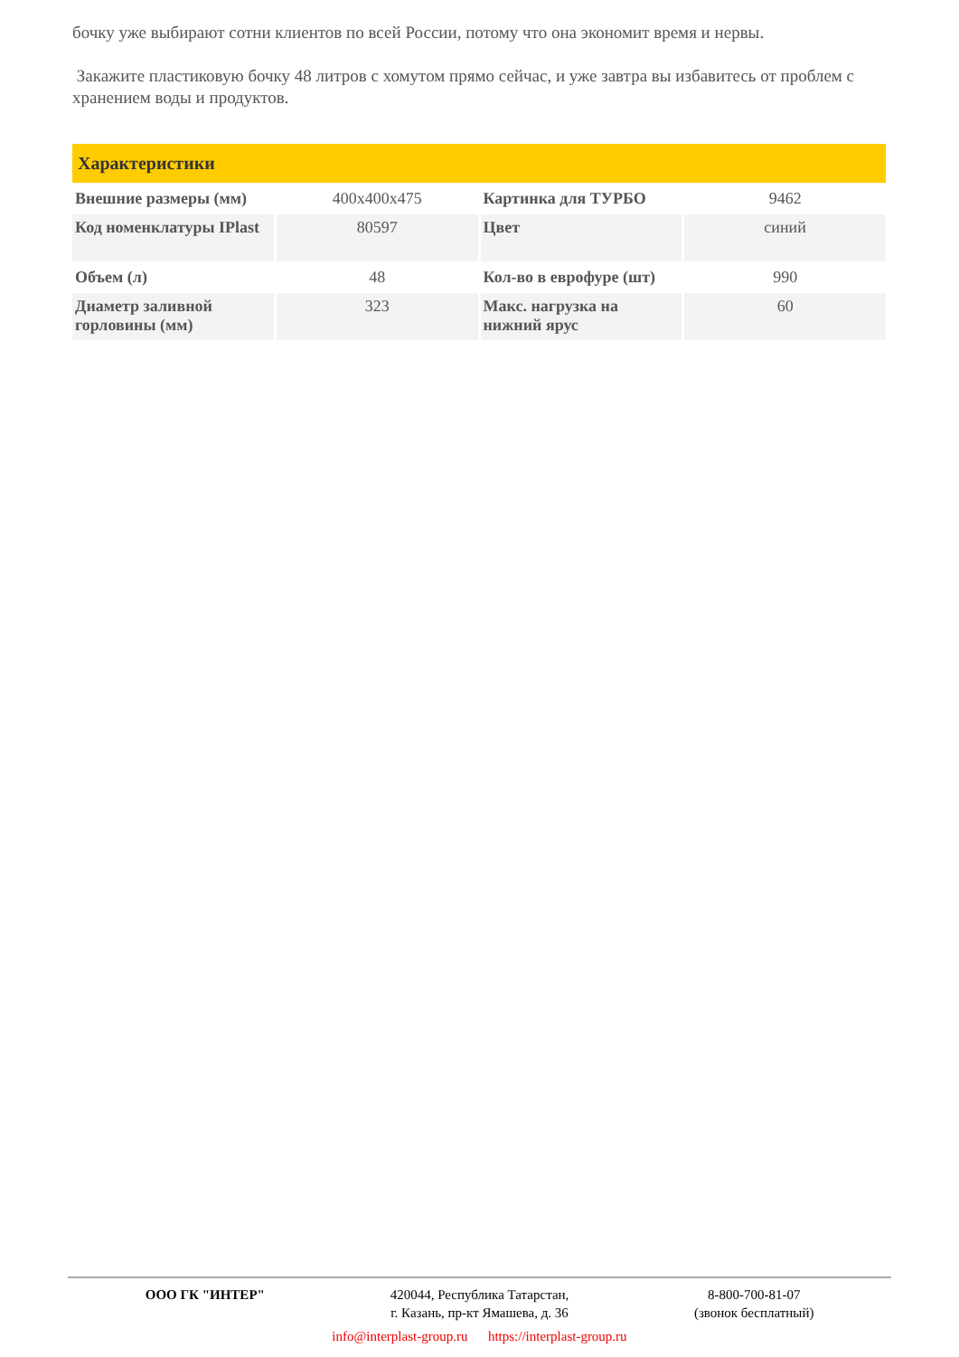бочку уже выбирают сотни клиентов по всей России, потому что она экономит время и нервы.
Закажите пластиковую бочку 48 литров с хомутом прямо сейчас, и уже завтра вы избавитесь от проблем с хранением воды и продуктов.
| Характеристики | | | |
| --- | --- | --- | --- |
| Внешние размеры (мм) | 400x400x475 | Картинка для ТУРБО | 9462 |
| Код номенклатуры IPlast | 80597 | Цвет | синий |
| Объем (л) | 48 | Кол-во в еврофуре (шт) | 990 |
| Диаметр заливной горловины (мм) | 323 | Макс. нагрузка на нижний ярус | 60 |
ООО ГК "ИНТЕР" 420044, Республика Татарстан,
г. Казань, пр-кт Ямашева, д. 36
8-800-700-81-07
(звонок бесплатный)
info@interplast-group.ru https://interplast-group.ru